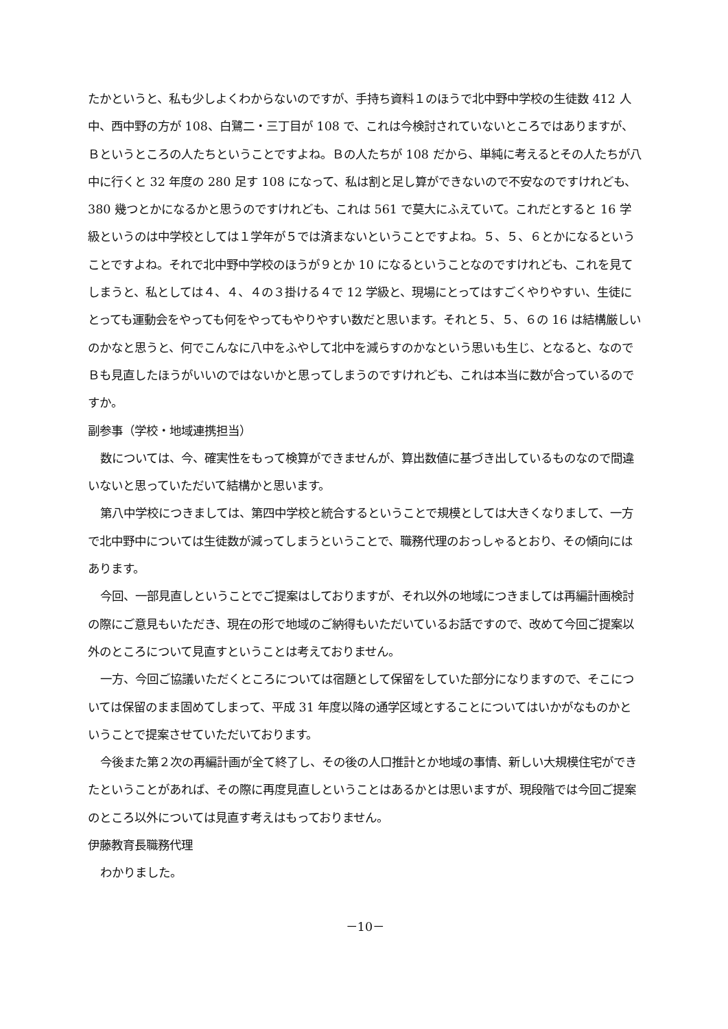たかというと、私も少しよくわからないのですが、手持ち資料１のほうで北中野中学校の生徒数 412 人中、西中野の方が 108、白鷺二・三丁目が 108 で、これは今検討されていないところではありますが、Ｂというところの人たちということですよね。Ｂの人たちが 108 だから、単純に考えるとその人たちが八中に行くと 32 年度の 280 足す 108 になって、私は割と足し算ができないので不安なのですけれども、380 幾つとかになるかと思うのですけれども、これは 561 で莫大にふえていて。これだとすると 16 学級というのは中学校としては１学年が５では済まないということですよね。５、５、６とかになるということですよね。それで北中野中学校のほうが９とか 10 になるということなのですけれども、これを見てしまうと、私としては４、４、４の３掛ける４で 12 学級と、現場にとってはすごくやりやすい、生徒にとっても運動会をやっても何をやってもやりやすい数だと思います。それと５、５、６の 16 は結構厳しいのかなと思うと、何でこんなに八中をふやして北中を減らすのかなという思いも生じ、となると、なのでＢも見直したほうがいいのではないかと思ってしまうのですけれども、これは本当に数が合っているのですか。
副参事（学校・地域連携担当）
数については、今、確実性をもって検算ができませんが、算出数値に基づき出しているものなので間違いないと思っていただいて結構かと思います。
第八中学校につきましては、第四中学校と統合するということで規模としては大きくなりまして、一方で北中野中については生徒数が減ってしまうということで、職務代理のおっしゃるとおり、その傾向にはあります。
今回、一部見直しということでご提案はしておりますが、それ以外の地域につきましては再編計画検討の際にご意見もいただき、現在の形で地域のご納得もいただいているお話ですので、改めて今回ご提案以外のところについて見直すということは考えておりません。
一方、今回ご協議いただくところについては宿題として保留をしていた部分になりますので、そこについては保留のまま固めてしまって、平成 31 年度以降の通学区域とすることについてはいかがなものかということで提案させていただいております。
今後また第２次の再編計画が全て終了し、その後の人口推計とか地域の事情、新しい大規模住宅ができたということがあれば、その際に再度見直しということはあるかとは思いますが、現段階では今回ご提案のところ以外については見直す考えはもっておりません。
伊藤教育長職務代理
わかりました。
－10－